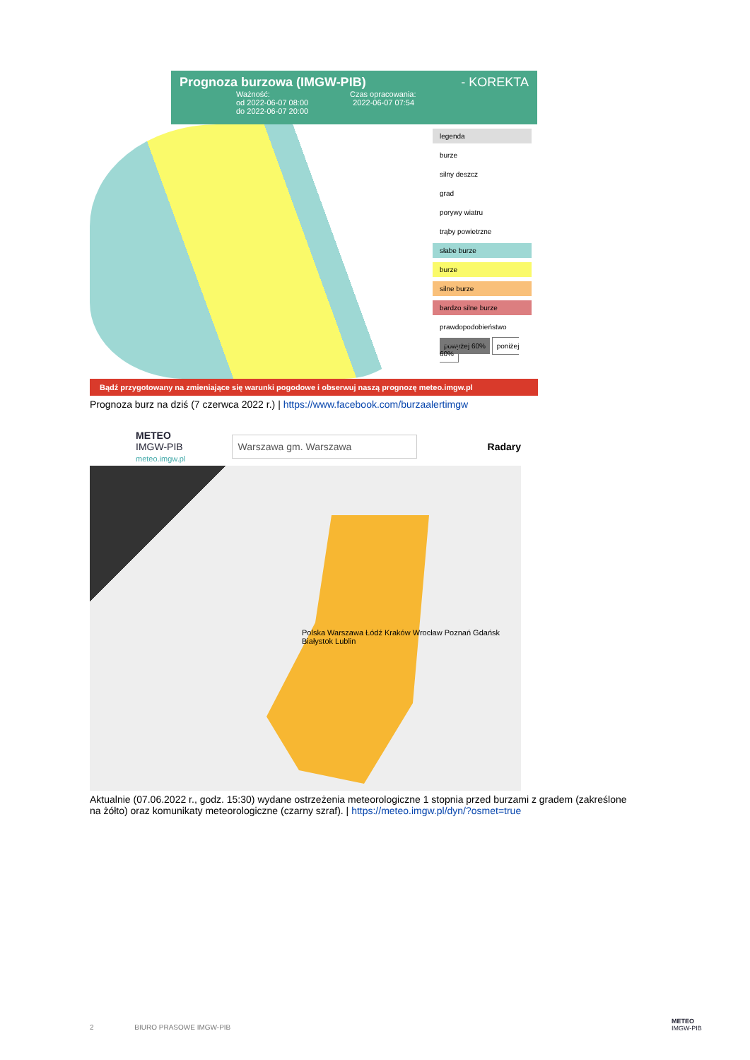Prognoza burzowa (IMGW-PIB) - KOREKTA
Ważność: Czas opracowania:
od 2022-06-07 08:00 2022-06-07 07:54
do 2022-06-07 20:00
legenda
burze
silny deszcz
grad
porywy wiatru
trąby powietrzne
słabe burze
burze
silne burze
bardzo silne burze
prawdopodobieństwo
powyżej 60% poniżej 60%
Bądź przygotowany na zmieniające się warunki pogodowe i obserwuj naszą prognozę meteo.imgw.pl
Prognoza burz na dziś (7 czerwca 2022 r.) | https://www.facebook.com/burzaalertimgw
METEO
IMGW-PIB
meteo.imgw.pl
Warszawa gm. Warszawa
Radary
Polska Warszawa Łódź Kraków Wrocław Poznań Gdańsk Białystok Lublin
Aktualnie (07.06.2022 r., godz. 15:30) wydane ostrzeżenia meteorologiczne 1 stopnia przed burzami z gradem (zakreślone na żółto) oraz komunikaty meteorologiczne (czarny szraf). | https://meteo.imgw.pl/dyn/?osmet=true
2 BIURO PRASOWE IMGW-PIB
METEO
IMGW-PIB